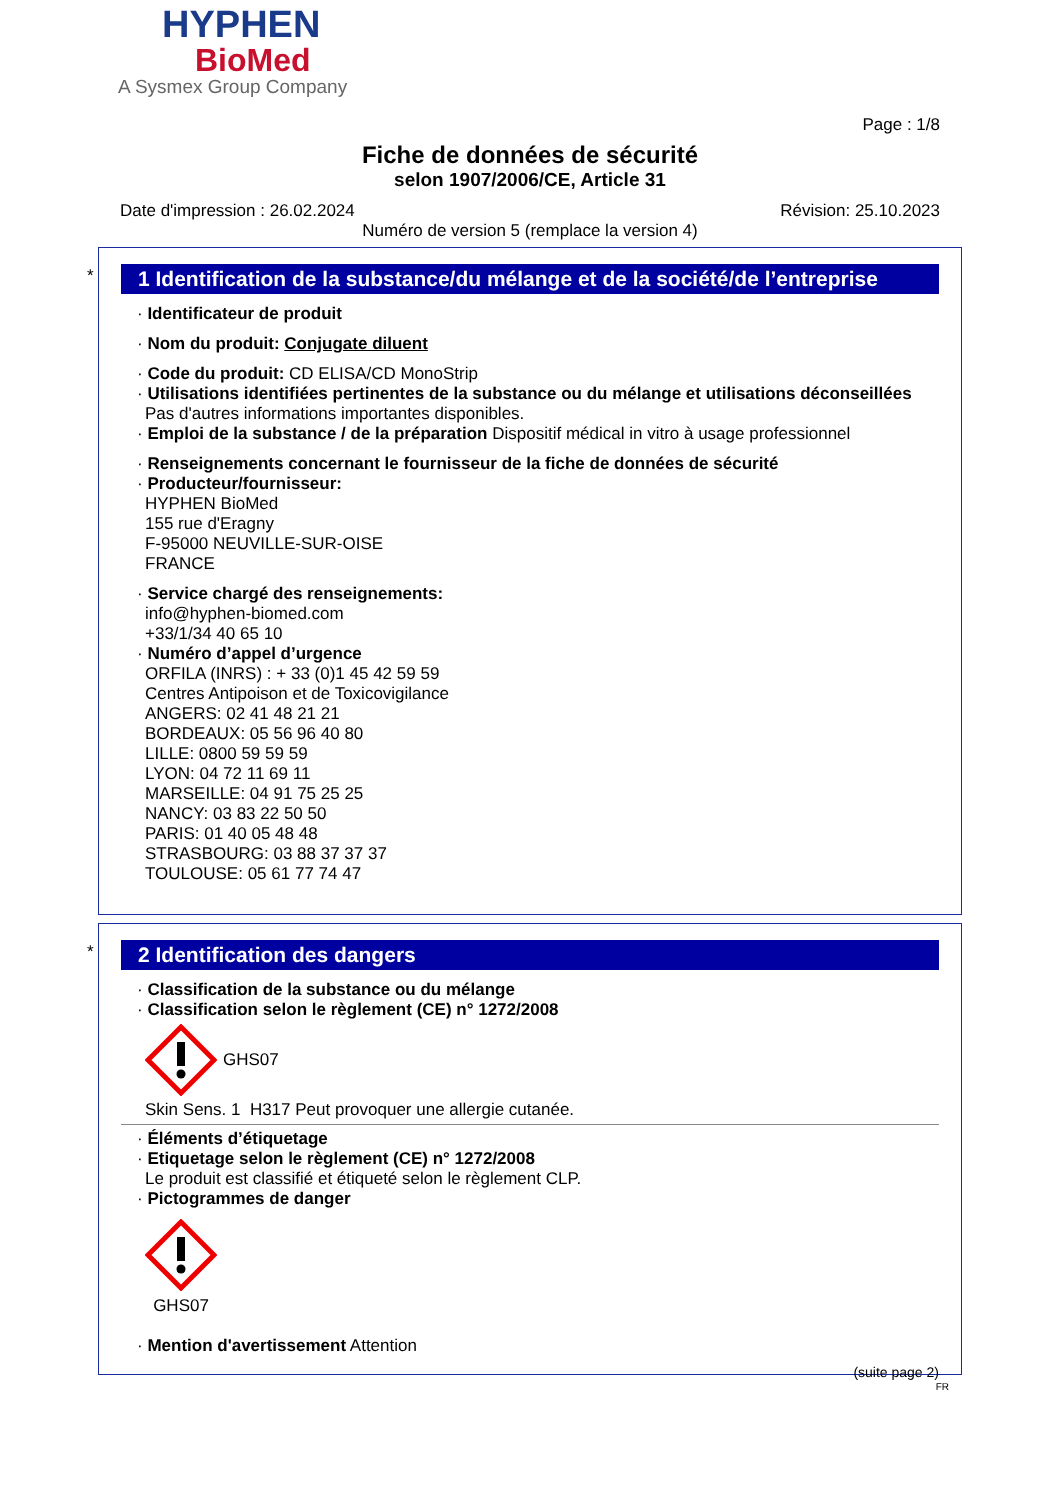HYPHEN
BioMed
A Sysmex Group Company
Page : 1/8
Fiche de données de sécurité
selon 1907/2006/CE, Article 31
Date d'impression : 26.02.2024 Révision: 25.10.2023
Numéro de version 5 (remplace la version 4)
*
1 Identification de la substance/du mélange et de la société/de l’entreprise
· Identificateur de produit
· Nom du produit: Conjugate diluent
· Code du produit: CD ELISA/CD MonoStrip
· Utilisations identifiées pertinentes de la substance ou du mélange et utilisations déconseillées
Pas d'autres informations importantes disponibles.
· Emploi de la substance / de la préparation Dispositif médical in vitro à usage professionnel
· Renseignements concernant le fournisseur de la fiche de données de sécurité
· Producteur/fournisseur:
HYPHEN BioMed
155 rue d'Eragny
F-95000 NEUVILLE-SUR-OISE
FRANCE
· Service chargé des renseignements:
info@hyphen-biomed.com
+33/1/34 40 65 10
· Numéro d’appel d’urgence
ORFILA (INRS) : + 33 (0)1 45 42 59 59
Centres Antipoison et de Toxicovigilance
ANGERS: 02 41 48 21 21
BORDEAUX: 05 56 96 40 80
LILLE: 0800 59 59 59
LYON: 04 72 11 69 11
MARSEILLE: 04 91 75 25 25
NANCY: 03 83 22 50 50
PARIS: 01 40 05 48 48
STRASBOURG: 03 88 37 37 37
TOULOUSE: 05 61 77 74 47
*
2 Identification des dangers
· Classification de la substance ou du mélange
· Classification selon le règlement (CE) n° 1272/2008
GHS07
Skin Sens. 1 H317 Peut provoquer une allergie cutanée.
· Éléments d’étiquetage
· Etiquetage selon le règlement (CE) n° 1272/2008
Le produit est classifié et étiqueté selon le règlement CLP.
· Pictogrammes de danger
GHS07
· Mention d'avertissement Attention
(suite page 2)
FR